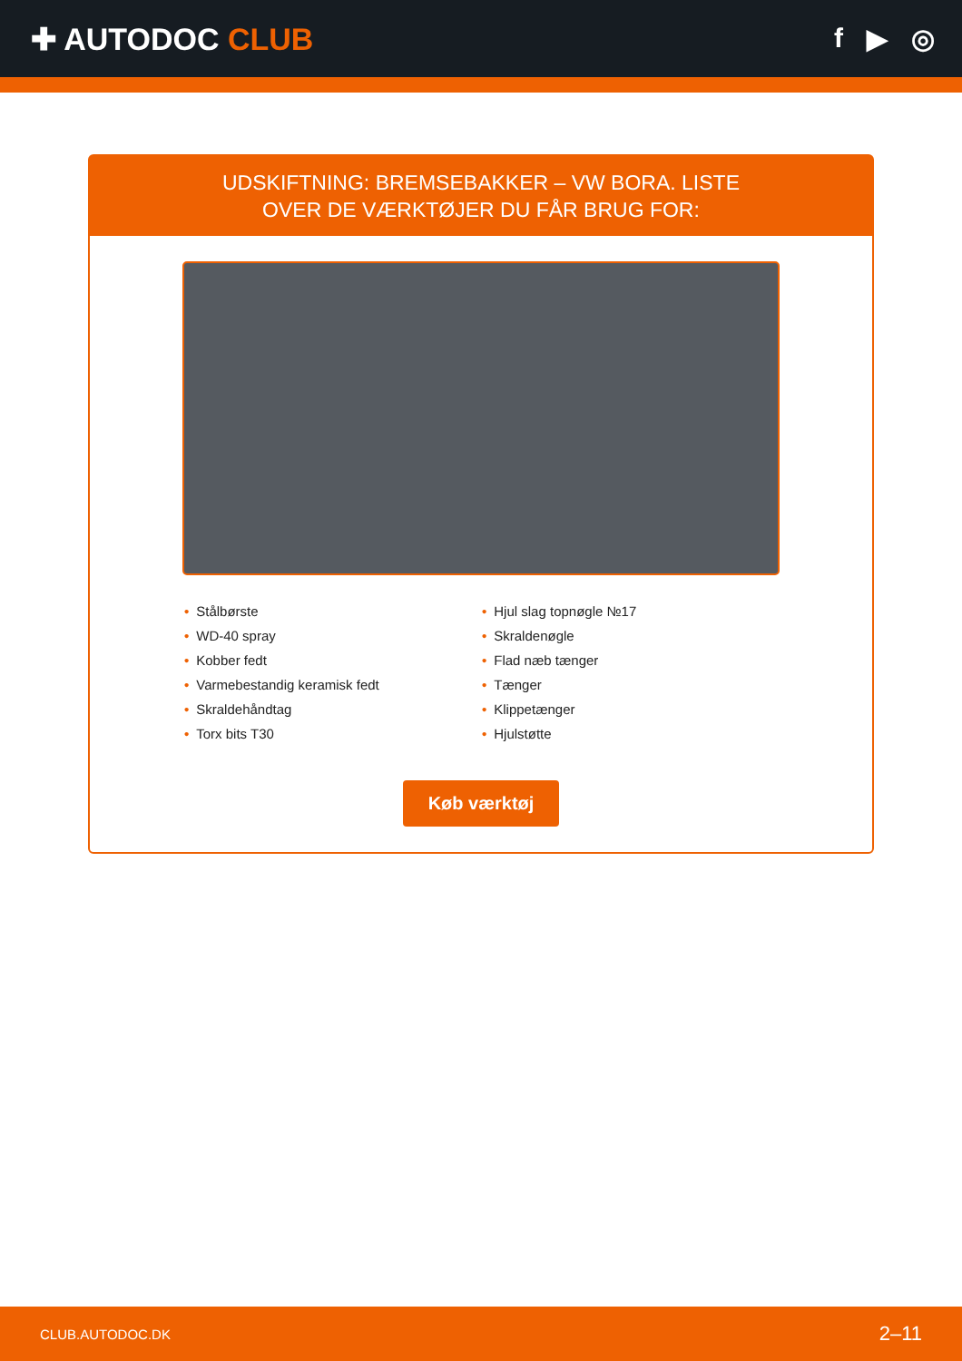✚ AUTODOC CLUB f ▶ ◎
UDSKIFTNING: BREMSEBAKKER – VW BORA. LISTE
OVER DE VÆRKTØJER DU FÅR BRUG FOR:
• Stålbørste
• WD-40 spray
• Kobber fedt
• Varmebestandig keramisk fedt
• Skraldehåndtag
• Torx bits T30
• Hjul slag topnøgle №17
• Skraldenøgle
• Flad næb tænger
• Tænger
• Klippetænger
• Hjulstøtte
Køb værktøj
CLUB.AUTODOC.DK 2–11